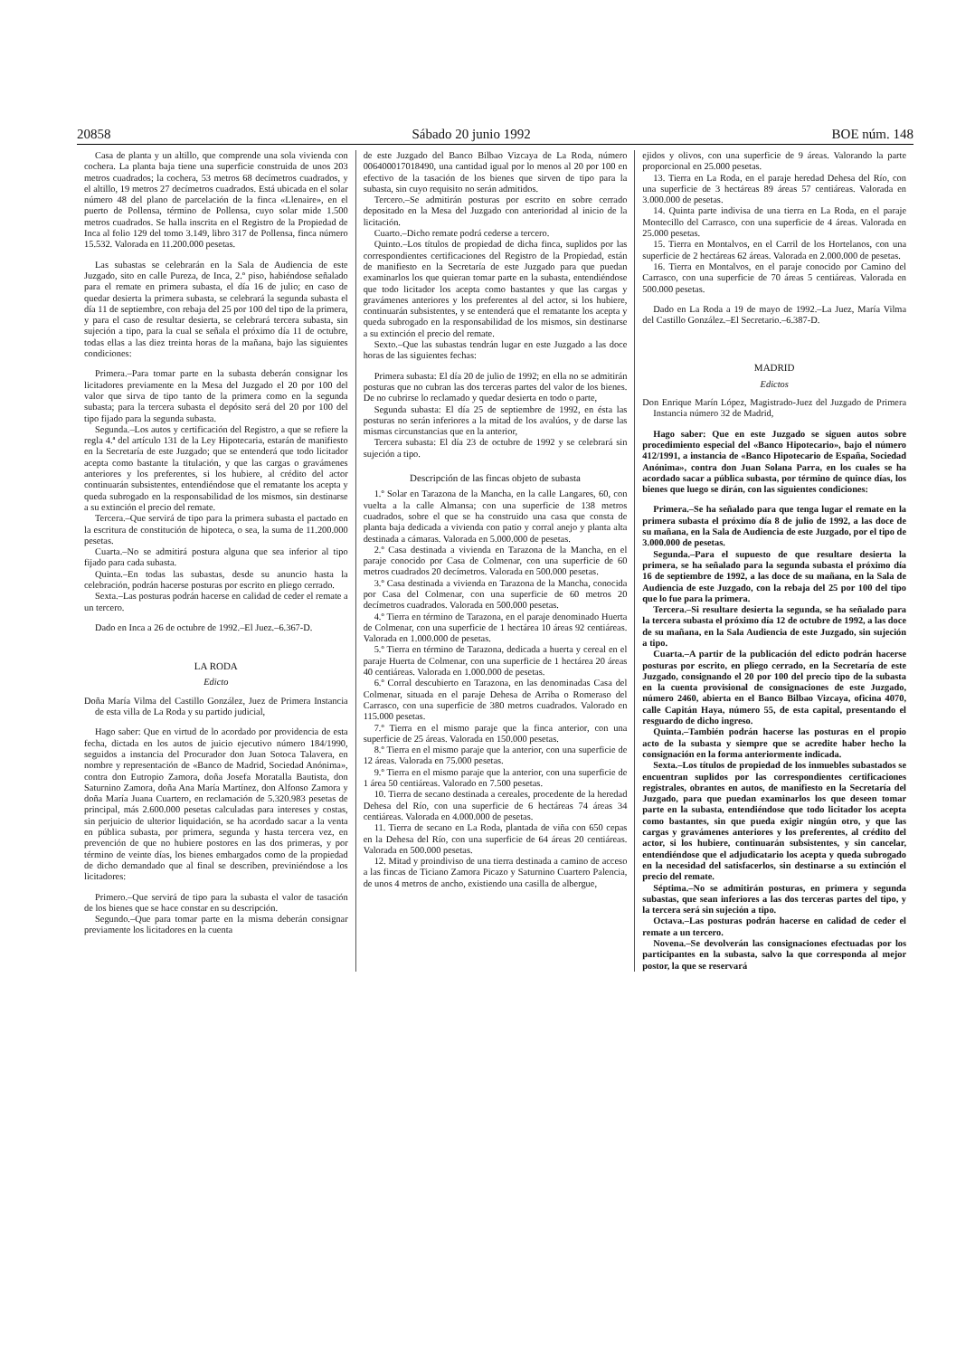20858 Sábado 20 junio 1992 BOE núm. 148
Casa de planta y un altillo, que comprende una sola vivienda con cochera. La planta baja tiene una superficie construida de unos 203 metros cuadrados; la cochera, 53 metros 68 decímetros cuadrados, y el altillo, 19 metros 27 decímetros cuadrados. Está ubicada en el solar número 48 del plano de parcelación de la finca «Llenaire», en el puerto de Pollensa, término de Pollensa, cuyo solar mide 1.500 metros cuadrados. Se halla inscrita en el Registro de la Propiedad de Inca al folio 129 del tomo 3.149, libro 317 de Pollensa, finca número 15.532. Valorada en 11.200.000 pesetas.
Las subastas se celebrarán en la Sala de Audiencia de este Juzgado, sito en calle Pureza, de Inca, 2.º piso, habiéndose señalado para el remate en primera subasta, el día 16 de julio; en caso de quedar desierta la primera subasta, se celebrará la segunda subasta el día 11 de septiembre, con rebaja del 25 por 100 del tipo de la primera, y para el caso de resultar desierta, se celebrará tercera subasta, sin sujeción a tipo, para la cual se señala el próximo día 11 de octubre, todas ellas a las diez treinta horas de la mañana, bajo las siguientes condiciones:
Primera.–Para tomar parte en la subasta deberán consignar los licitadores previamente en la Mesa del Juzgado el 20 por 100 del valor que sirva de tipo tanto de la primera como en la segunda subasta; para la tercera subasta el depósito será del 20 por 100 del tipo fijado para la segunda subasta.
Segunda.–Los autos y certificación del Registro, a que se refiere la regla 4.ª del artículo 131 de la Ley Hipotecaria, estarán de manifiesto en la Secretaría de este Juzgado; que se entenderá que todo licitador acepta como bastante la titulación, y que las cargas o gravámenes anteriores y los preferentes, si los hubiere, al crédito del actor continuarán subsistentes, entendiéndose que el rematante los acepta y queda subrogado en la responsabilidad de los mismos, sin destinarse a su extinción el precio del remate.
Tercera.–Que servirá de tipo para la primera subasta el pactado en la escritura de constitución de hipoteca, o sea, la suma de 11.200.000 pesetas.
Cuarta.–No se admitirá postura alguna que sea inferior al tipo fijado para cada subasta.
Quinta.–En todas las subastas, desde su anuncio hasta la celebración, podrán hacerse posturas por escrito en pliego cerrado.
Sexta.–Las posturas podrán hacerse en calidad de ceder el remate a un tercero.
Dado en Inca a 26 de octubre de 1992.–El Juez.–6.367-D.
LA RODA
Edicto
Doña María Vilma del Castillo González, Juez de Primera Instancia de esta villa de La Roda y su partido judicial,
Hago saber: Que en virtud de lo acordado por providencia de esta fecha, dictada en los autos de juicio ejecutivo número 184/1990, seguidos a instancia del Procurador don Juan Sotoca Talavera, en nombre y representación de «Banco de Madrid, Sociedad Anónima», contra don Eutropio Zamora, doña Josefa Moratalla Bautista, don Saturnino Zamora, doña Ana María Martínez, don Alfonso Zamora y doña María Juana Cuartero, en reclamación de 5.320.983 pesetas de principal, más 2.600.000 pesetas calculadas para intereses y costas, sin perjuicio de ulterior liquidación, se ha acordado sacar a la venta en pública subasta, por primera, segunda y hasta tercera vez, en prevención de que no hubiere postores en las dos primeras, y por término de veinte días, los bienes embargados como de la propiedad de dicho demandado que al final se describen, previniéndose a los licitadores:
Primero.–Que servirá de tipo para la subasta el valor de tasación de los bienes que se hace constar en su descripción.
Segundo.–Que para tomar parte en la misma deberán consignar previamente los licitadores en la cuenta
de este Juzgado del Banco Bilbao Vizcaya de La Roda, número 006400017018490, una cantidad igual por lo menos al 20 por 100 en efectivo de la tasación de los bienes que sirven de tipo para la subasta, sin cuyo requisito no serán admitidos.
Tercero.–Se admitirán posturas por escrito en sobre cerrado depositado en la Mesa del Juzgado con anterioridad al inicio de la licitación.
Cuarto.–Dicho remate podrá cederse a tercero.
Quinto.–Los títulos de propiedad de dicha finca, suplidos por las correspondientes certificaciones del Registro de la Propiedad, están de manifiesto en la Secretaría de este Juzgado para que puedan examinarlos los que quieran tomar parte en la subasta, entendiéndose que todo licitador los acepta como bastantes y que las cargas y gravámenes anteriores y los preferentes al del actor, si los hubiere, continuarán subsistentes, y se entenderá que el rematante los acepta y queda subrogado en la responsabilidad de los mismos, sin destinarse a su extinción el precio del remate.
Sexto.–Que las subastas tendrán lugar en este Juzgado a las doce horas de las siguientes fechas:
Primera subasta: El día 20 de julio de 1992; en ella no se admitirán posturas que no cubran las dos terceras partes del valor de los bienes. De no cubrirse lo reclamado y quedar desierta en todo o parte,
Segunda subasta: El día 25 de septiembre de 1992, en ésta las posturas no serán inferiores a la mitad de los avalúos, y de darse las mismas circunstancias que en la anterior,
Tercera subasta: El día 23 de octubre de 1992 y se celebrará sin sujeción a tipo.
Descripción de las fincas objeto de subasta
1.º Solar en Tarazona de la Mancha, en la calle Langares, 60, con vuelta a la calle Almansa; con una superficie de 138 metros cuadrados, sobre el que se ha construido una casa que consta de planta baja dedicada a vivienda con patio y corral anejo y planta alta destinada a cámaras. Valorada en 5.000.000 de pesetas.
2.º Casa destinada a vivienda en Tarazona de la Mancha, en el paraje conocido por Casa de Colmenar, con una superficie de 60 metros cuadrados 20 decímetros. Valorada en 500.000 pesetas.
3.º Casa destinada a vivienda en Tarazona de la Mancha, conocida por Casa del Colmenar, con una superficie de 60 metros 20 decímetros cuadrados. Valorada en 500.000 pesetas.
4.º Tierra en término de Tarazona, en el paraje denominado Huerta de Colmenar, con una superficie de 1 hectárea 10 áreas 92 centiáreas. Valorada en 1.000.000 de pesetas.
5.º Tierra en término de Tarazona, dedicada a huerta y cereal en el paraje Huerta de Colmenar, con una superficie de 1 hectárea 20 áreas 40 centiáreas. Valorada en 1.000.000 de pesetas.
6.º Corral descubierto en Tarazona, en las denominadas Casa del Colmenar, situada en el paraje Dehesa de Arriba o Romeraso del Carrasco, con una superficie de 380 metros cuadrados. Valorado en 115.000 pesetas.
7.º Tierra en el mismo paraje que la finca anterior, con una superficie de 25 áreas. Valorada en 150.000 pesetas.
8.º Tierra en el mismo paraje que la anterior, con una superficie de 12 áreas. Valorada en 75.000 pesetas.
9.º Tierra en el mismo paraje que la anterior, con una superficie de 1 área 50 centiáreas. Valorado en 7.500 pesetas.
10. Tierra de secano destinada a cereales, procedente de la heredad Dehesa del Río, con una superficie de 6 hectáreas 74 áreas 34 centiáreas. Valorada en 4.000.000 de pesetas.
11. Tierra de secano en La Roda, plantada de viña con 650 cepas en la Dehesa del Río, con una superficie de 64 áreas 20 centiáreas. Valorada en 500.000 pesetas.
12. Mitad y proindiviso de una tierra destinada a camino de acceso a las fincas de Ticiano Zamora Picazo y Saturnino Cuartero Palencia, de unos 4 metros de ancho, existiendo una casilla de albergue,
ejidos y olivos, con una superficie de 9 áreas. Valorando la parte proporcional en 25.000 pesetas.
13. Tierra en La Roda, en el paraje heredad Dehesa del Río, con una superficie de 3 hectáreas 89 áreas 57 centiáreas. Valorada en 3.000.000 de pesetas.
14. Quinta parte indivisa de una tierra en La Roda, en el paraje Montecillo del Carrasco, con una superficie de 4 áreas. Valorada en 25.000 pesetas.
15. Tierra en Montalvos, en el Carril de los Hortelanos, con una superficie de 2 hectáreas 62 áreas. Valorada en 2.000.000 de pesetas.
16. Tierra en Montalvos, en el paraje conocido por Camino del Carrasco, con una superficie de 70 áreas 5 centiáreas. Valorada en 500.000 pesetas.
Dado en La Roda a 19 de mayo de 1992.–La Juez, María Vilma del Castillo González.–El Secretario.–6.387-D.
MADRID
Edictos
Don Enrique Marín López, Magistrado-Juez del Juzgado de Primera Instancia número 32 de Madrid,
Hago saber: Que en este Juzgado se siguen autos sobre procedimiento especial del «Banco Hipotecario», bajo el número 412/1991, a instancia de «Banco Hipotecario de España, Sociedad Anónima», contra don Juan Solana Parra, en los cuales se ha acordado sacar a pública subasta, por término de quince días, los bienes que luego se dirán, con las siguientes condiciones:
Primera.–Se ha señalado para que tenga lugar el remate en la primera subasta el próximo día 8 de julio de 1992, a las doce de su mañana, en la Sala de Audiencia de este Juzgado, por el tipo de 3.000.000 de pesetas.
Segunda.–Para el supuesto de que resultare desierta la primera, se ha señalado para la segunda subasta el próximo día 16 de septiembre de 1992, a las doce de su mañana, en la Sala de Audiencia de este Juzgado, con la rebaja del 25 por 100 del tipo que lo fue para la primera.
Tercera.–Si resultare desierta la segunda, se ha señalado para la tercera subasta el próximo día 12 de octubre de 1992, a las doce de su mañana, en la Sala Audiencia de este Juzgado, sin sujeción a tipo.
Cuarta.–A partir de la publicación del edicto podrán hacerse posturas por escrito, en pliego cerrado, en la Secretaría de este Juzgado, consignando el 20 por 100 del precio tipo de la subasta en la cuenta provisional de consignaciones de este Juzgado, número 2460, abierta en el Banco Bilbao Vizcaya, oficina 4070, calle Capitán Haya, número 55, de esta capital, presentando el resguardo de dicho ingreso.
Quinta.–También podrán hacerse las posturas en el propio acto de la subasta y siempre que se acredite haber hecho la consignación en la forma anteriormente indicada.
Sexta.–Los títulos de propiedad de los inmuebles subastados se encuentran suplidos por las correspondientes certificaciones registrales, obrantes en autos, de manifiesto en la Secretaría del Juzgado, para que puedan examinarlos los que deseen tomar parte en la subasta, entendiéndose que todo licitador los acepta como bastantes, sin que pueda exigir ningún otro, y que las cargas y gravámenes anteriores y los preferentes, al crédito del actor, si los hubiere, continuarán subsistentes, y sin cancelar, entendiéndose que el adjudicatario los acepta y queda subrogado en la necesidad del satisfacerlos, sin destinarse a su extinción el precio del remate.
Séptima.–No se admitirán posturas, en primera y segunda subastas, que sean inferiores a las dos terceras partes del tipo, y la tercera será sin sujeción a tipo.
Octava.–Las posturas podrán hacerse en calidad de ceder el remate a un tercero.
Novena.–Se devolverán las consignaciones efectuadas por los participantes en la subasta, salvo la que corresponda al mejor postor, la que se reservará